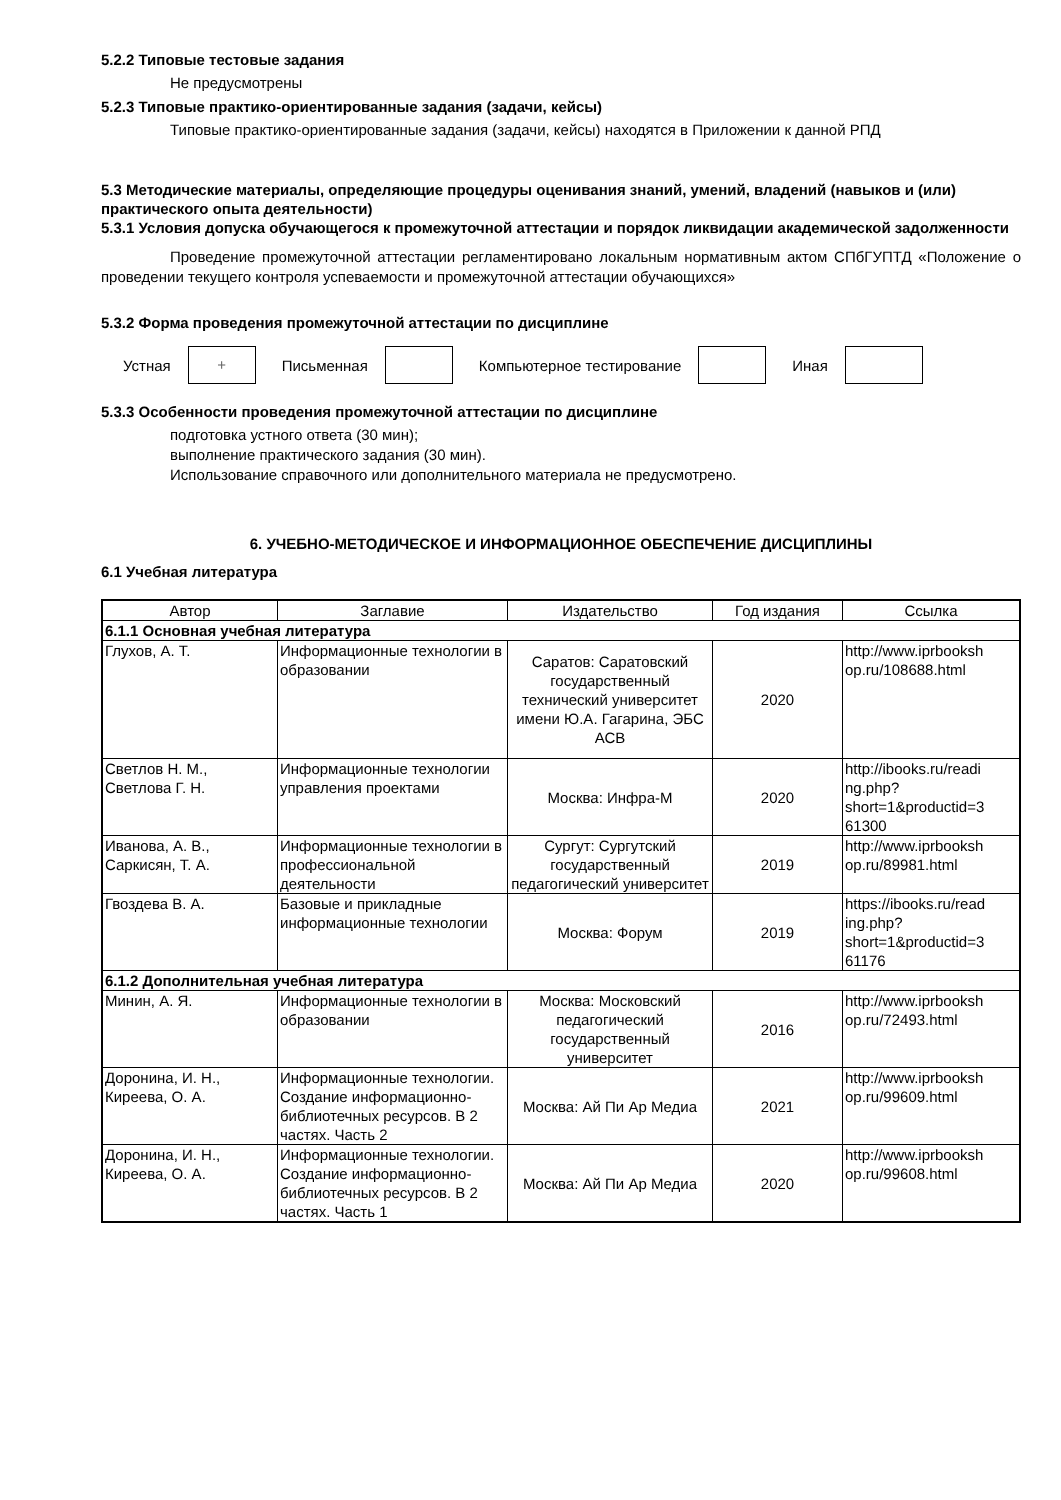5.2.2 Типовые тестовые задания
Не предусмотрены
5.2.3 Типовые практико-ориентированные задания (задачи, кейсы)
Типовые практико-ориентированные задания (задачи, кейсы) находятся в Приложении к данной РПД
5.3 Методические материалы, определяющие процедуры оценивания знаний, умений, владений (навыков и (или) практического опыта деятельности)
5.3.1 Условия допуска обучающегося к промежуточной аттестации и порядок ликвидации академической задолженности
Проведение промежуточной аттестации регламентировано локальным нормативным актом СПбГУПТД «Положение о проведении текущего контроля успеваемости и промежуточной аттестации обучающихся»
5.3.2 Форма проведения промежуточной аттестации по дисциплине
Устная
+
Письменная Компьютерное тестирование Иная
5.3.3 Особенности проведения промежуточной аттестации по дисциплине
подготовка устного ответа (30 мин);
выполнение практического задания (30 мин).
Использование справочного или дополнительного материала не предусмотрено.
6. УЧЕБНО-МЕТОДИЧЕСКОЕ И ИНФОРМАЦИОННОЕ ОБЕСПЕЧЕНИЕ ДИСЦИПЛИНЫ
6.1 Учебная литература
| Автор | Заглавие | Издательство | Год издания | Ссылка |
| --- | --- | --- | --- | --- |
| 6.1.1 Основная учебная литература | | | | |
| Глухов, А. Т. | Информационные технологии в образовании | Саратов: Саратовский государственный технический университет имени Ю.А. Гагарина, ЭБС АСВ | 2020 | http://www.iprbooksh op.ru/108688.html |
| Светлов Н. М., Светлова Г. Н. | Информационные технологии управления проектами | Москва: Инфра-М | 2020 | http://ibooks.ru/readi ng.php? short=1&productid=3 61300 |
| Иванова, А. В., Саркисян, Т. А. | Информационные технологии в профессиональной деятельности | Сургут: Сургутский государственный педагогический университет | 2019 | http://www.iprbooksh op.ru/89981.html |
| Гвоздева В. А. | Базовые и прикладные информационные технологии | Москва: Форум | 2019 | https://ibooks.ru/read ing.php? short=1&productid=3 61176 |
| 6.1.2 Дополнительная учебная литература | | | | |
| Минин, А. Я. | Информационные технологии в образовании | Москва: Московский педагогический государственный университет | 2016 | http://www.iprbooksh op.ru/72493.html |
| Доронина, И. Н., Киреева, О. А. | Информационные технологии. Создание информационно-библиотечных ресурсов. В 2 частях. Часть 2 | Москва: Ай Пи Ар Медиа | 2021 | http://www.iprbooksh op.ru/99609.html |
| Доронина, И. Н., Киреева, О. А. | Информационные технологии. Создание информационно-библиотечных ресурсов. В 2 частях. Часть 1 | Москва: Ай Пи Ар Медиа | 2020 | http://www.iprbooksh op.ru/99608.html |